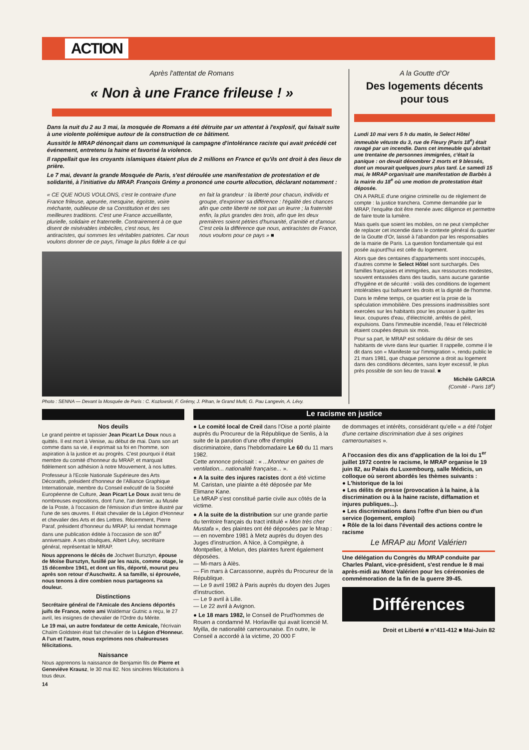ACTION
Après l'attentat de Romans
« Non à une France frileuse ! »
Dans la nuit du 2 au 3 mai, la mosquée de Romans a été détruite par un attentat à l'explosif, qui faisait suite à une violente polémique autour de la construction de ce bâtiment.
Aussitôt le MRAP dénonçait dans un communiqué la campagne d'intolérance raciste qui avait précédé cet événement, entretenu la haine et favorisé la violence.
Il rappellait que les croyants islamiques étaient plus de 2 millions en France et qu'ils ont droit à des lieux de prière.
Le 7 mai, devant la grande Mosquée de Paris, s'est déroulée une manifestation de protestation et de solidarité, à l'initiative du MRAP. François Grémy a prononcé une courte allocution, déclarant notamment :
« CE QUE NOUS VOULONS, c'est le contraire d'une France frileuse, apeurée, mesquine, égoïste, voire méchante, oublieuse de sa Constitution et des ses meilleures traditions. C'est une France accueillante, plurielle, solidaire et fraternelle. Contrairement à ce que disent de misérables imbéciles, c'est nous, les antiracistes, qui sommes les véritables patriotes. Car nous voulons donner de ce pays, l'image la plus fidèle à ce qui en fait la grandeur : la liberté pour chacun, individu et groupe, d'exprimer sa différence : l'égalité des chances afin que cette liberté ne soit pas un leurre ; la fraternité enfin, la plus grandes des trois, afin que les deux premières soient pétries d'humanité, d'amitié et d'amour. C'est cela la différence que nous, antiracistes de France, nous voulons pour ce pays » ■
Photo : SENNA — Devant la Mosquée de Paris : C. Kozlowski, F. Grémy, J. Pihan, le Grand Mufti, G. Pau Langevin, A. Lévy.
A la Goutte d'Or
Des logements décents
pour tous
Lundi 10 mai vers 5 h du matin, le Select Hôtel immeuble vétuste du 3, rue de Fleury (Paris 18<sup>e</sup>) était ravagé par un incendie. Dans cet immeuble qui abritait une trentaine de personnes immigrées, c'était la panique : on devait dénombrer 2 morts et 9 blessés, dont un mourait quelques jours plus tard. Le samedi 15 mai, le MRAP organisait une manifestation de Barbès à la mairie du 18<sup>e</sup> où une motion de protestation était déposée.
ON A PARLE d'une origine criminelle ou de règlement de compte : la justice tranchera. Comme demandée par le MRAP, l'enquête doit être menée avec diligence et permettre de faire toute la lumière.
Mais quels que soient les mobiles, on ne peut s'empêcher de replacer cet incendie dans le contexte général du quartier de la Goutte d'Or, laissé à l'abandon par les responsables de la mairie de Paris. La question fondamentale qui est posée aujourd'hui est celle du logement.
Alors que des centaines d'appartements sont inoccupés, d'autres comme le Select Hôtel sont surchargés. Des familles françaises et immigrées, aux ressources modestes, souvent entassées dans des taudis, sans aucune garantie d'hygiène et de sécurité : voilà des conditions de logement intolérables qui bafouent les droits et la dignité de l'homme.
Dans le même temps, ce quartier est la proie de la spéculation immobilière. Des pressions inadmissibles sont exercées sur les habitants pour les pousser à quitter les lieux. coupures d'eau, d'électricité, arrêtés de péril, expulsions. Dans l'immeuble incendié, l'eau et l'électricité étaient coupées depuis six mois.
Pour sa part, le MRAP est solidaire du désir de ses habitants de vivre dans leur quartier. Il rappelle, comme il le dit dans son « Manifeste sur l'immigration », rendu public le 21 mars 1981, que chaque personne a droit au logement dans des conditions décentes, sans loyer excessif, le plus près possible de son lieu de travail. ■
Michèle GARCIA
(Comité - Paris 18<sup>e</sup>)
Nos deuils
Le grand peintre et tapissier Jean Picart Le Doux nous a quittés. Il est mort à Venise, au début de mai. Dans son art comme dans sa vie, il exprimait sa foi en l'homme, son aspiration à la justice et au progrès. C'est pourquoi il était membre du comité d'honneur du MRAP, et marquait fidèlement son adhésion à notre Mouvement, à nos luttes.
Professeur à l'Ecole Nationale Supérieure des Arts Décoratifs, président d'honneur de l'Alliance Graphique Internationale, membre du Conseil exécutif de la Société Européenne de Culture, Jean Picart Le Doux avait tenu de nombreuses expositions, dont l'une, l'an dernier, au Musée de la Poste, à l'occasion de l'émission d'un timbre illustré par l'une de ses œuvres. Il était chevalier de la Légion d'Honneur et chevalier des Arts et des Lettres. Récemment, Pierre Paraf, président d'honneur du MRAP, lui rendait hommage dans une publication éditée à l'occasion de son 80<sup>e</sup> anniversaire. A ses obsèques, Albert Lévy, secrétaire général, représentait le MRAP.
Nous apprenons le décès de Jochwet Bursztyn, épouse de Moïse Bursztyn, fusillé par les nazis, comme otage, le 15 décembre 1941, et dont un fils, déporté, mourut peu après son retour d'Auschwitz. A sa famille, si éprouvée, nous tenons à dire combien nous partageons sa douleur.
Distinctions
Secrétaire général de l'Amicale des Anciens déportés juifs de France, notre ami Waldemar Gutnic a reçu, le 27 avril, les insignes de chevalier de l'Ordre du Mérite.
Le 19 mai, un autre fondateur de cette Amicale, l'écrivain Chaïm Goldstein était fait chevalier de la Légion d'Honneur. A l'un et l'autre, nous exprimons nos chaleureuses félicitations.
Naissance
Nous apprenons la naissance de Benjamin fils de Pierre et Geneviève Krausz, le 30 mai 82. Nos sincères félicitations à tous deux.
14
Le racisme en justice
● Le comité local de Creil dans l'Oise a porté plainte auprès du Procureur de la République de Senlis, à la suite de la parution d'une offre d'emploi discriminatoire, dans l'hebdomadaire Le 60 du 11 mars 1982.
Cette annonce précisait : « ...Monteur en gaines de ventilation... nationalité française... ».
● A la suite des injures racistes dont a été victime M. Caristan, une plainte a été déposée par Me Elimane Kane.
Le MRAP s'est constitué partie civile aux côtés de la victime.
● A la suite de la distribution sur une grande partie du territoire français du tract intitulé « Mon très cher Mustafa », des plaintes ont été déposées par le Mrap :
— en novembre 1981 à Metz auprès du doyen des Juges d'instruction. A Nice, à Compiègne, à Montpellier, à Melun, des plaintes furent également déposées.
— Mi-mars à Alès.
— Fin mars à Carcassonne, auprès du Procureur de la République.
— Le 9 avril 1982 à Paris auprès du doyen des Juges d'instruction.
— Le 9 avril à Lille.
— Le 22 avril à Avignon.
● Le 18 mars 1982, le Conseil de Prud'hommes de Rouen a condamné M. Horlaville qui avait licencié M. Myilla, de nationalité camerounaise. En outre, le Conseil a accordé à la victime, 20 000 F
de dommages et intérêts, considérant qu'elle « a été l'objet d'une certaine discrimination due à ses origines camerounaises ».
A l'occasion des dix ans d'application de la loi du 1<sup>er</sup> juillet 1972 contre le racisme, le MRAP organise le 19 juin 82, au Palais du Luxembourg, salle Médicis, un colloque où seront abordés les thèmes suivants :
● L'historique de la loi
● Les délits de presse (provocation à la haine, à la discrimination ou à la haine raciste, diffamation et injures publiques...).
● Les discriminations dans l'offre d'un bien ou d'un service (logement, emploi)
● Rôle de la loi dans l'éventail des actions contre le racisme
Le MRAP au Mont Valérien
Une délégation du Congrès du MRAP conduite par Charles Palant, vice-président, s'est rendue le 8 mai après-midi au Mont Valérien pour les cérémonies de commémoration de la fin de la guerre 39-45.
Différences
Droit et Liberté ■ n°411-412 ■ Mai-Juin 82